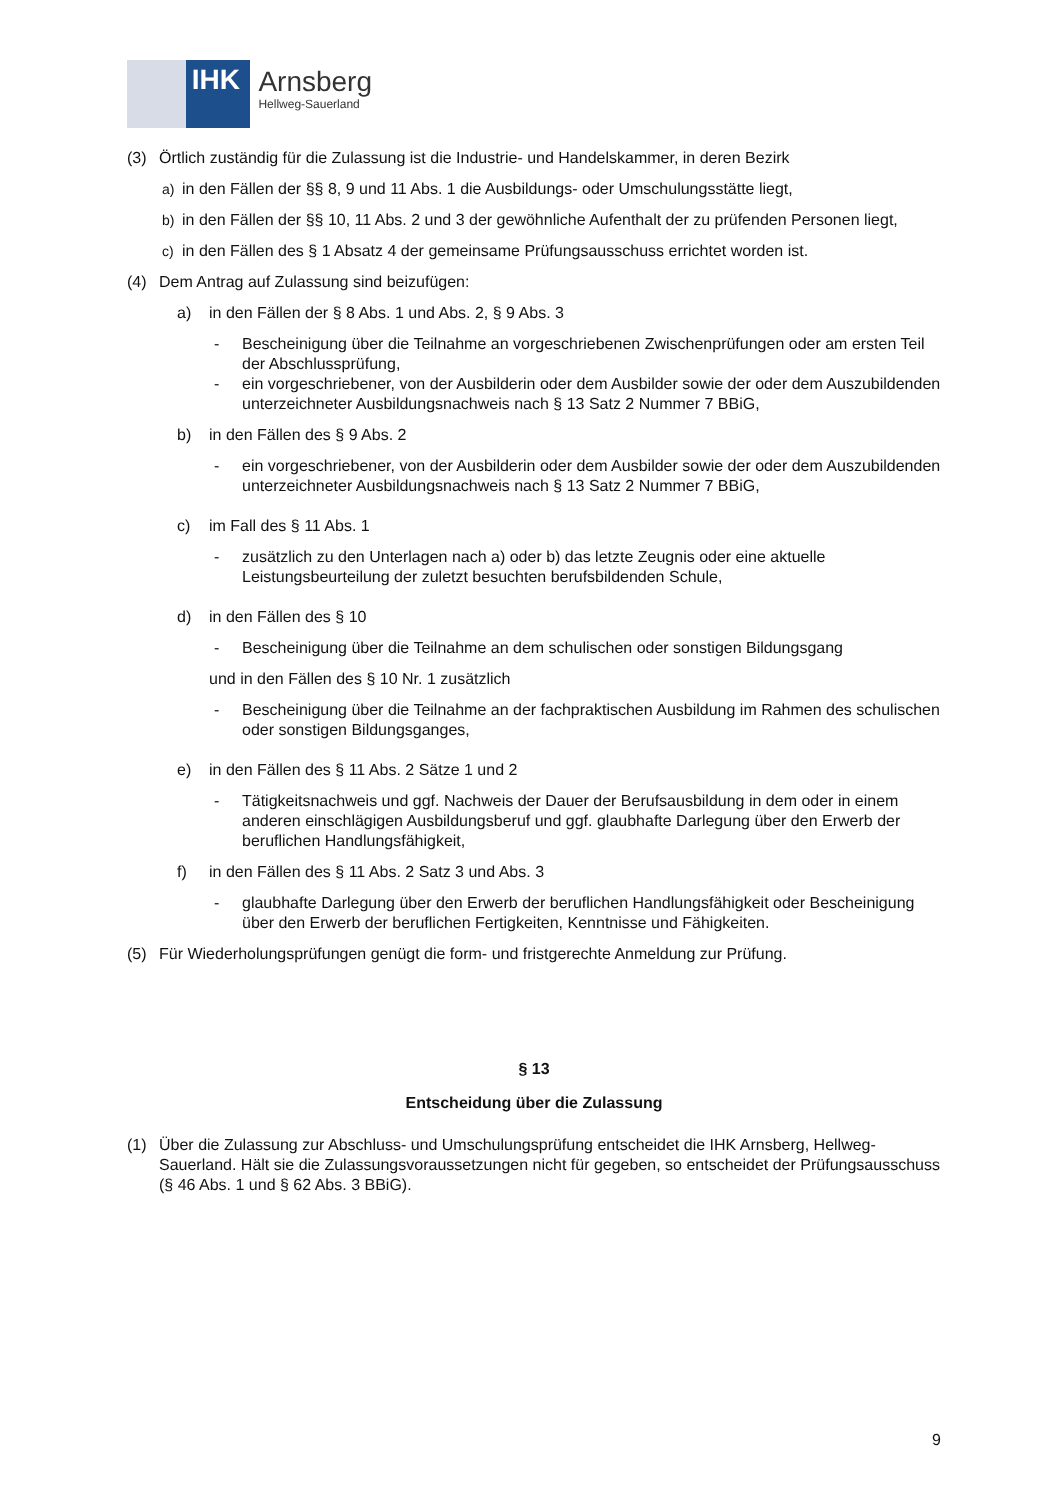IHK
Arnsberg
Hellweg-Sauerland
(3) Örtlich zuständig für die Zulassung ist die Industrie- und Handelskammer, in deren Bezirk
a) in den Fällen der §§ 8, 9 und 11 Abs. 1 die Ausbildungs- oder Umschulungsstätte liegt,
b) in den Fällen der §§ 10, 11 Abs. 2 und 3 der gewöhnliche Aufenthalt der zu prüfenden Personen liegt,
c) in den Fällen des § 1 Absatz 4 der gemeinsame Prüfungsausschuss errichtet worden ist.
(4) Dem Antrag auf Zulassung sind beizufügen:
a) in den Fällen der § 8 Abs. 1 und Abs. 2, § 9 Abs. 3
- Bescheinigung über die Teilnahme an vorgeschriebenen Zwischenprüfungen oder am ersten Teil der Abschlussprüfung,
- ein vorgeschriebener, von der Ausbilderin oder dem Ausbilder sowie der oder dem Auszubildenden unterzeichneter Ausbildungsnachweis nach § 13 Satz 2 Nummer 7 BBiG,
b) in den Fällen des § 9 Abs. 2
- ein vorgeschriebener, von der Ausbilderin oder dem Ausbilder sowie der oder dem Auszubildenden unterzeichneter Ausbildungsnachweis nach § 13 Satz 2 Nummer 7 BBiG,
c) im Fall des § 11 Abs. 1
- zusätzlich zu den Unterlagen nach a) oder b) das letzte Zeugnis oder eine aktuelle Leistungsbeurteilung der zuletzt besuchten berufsbildenden Schule,
d) in den Fällen des § 10
- Bescheinigung über die Teilnahme an dem schulischen oder sonstigen Bildungsgang
und in den Fällen des § 10 Nr. 1 zusätzlich
- Bescheinigung über die Teilnahme an der fachpraktischen Ausbildung im Rahmen des schulischen oder sonstigen Bildungsganges,
e) in den Fällen des § 11 Abs. 2 Sätze 1 und 2
- Tätigkeitsnachweis und ggf. Nachweis der Dauer der Berufsausbildung in dem oder in einem anderen einschlägigen Ausbildungsberuf und ggf. glaubhafte Darlegung über den Erwerb der beruflichen Handlungsfähigkeit,
f) in den Fällen des § 11 Abs. 2 Satz 3 und Abs. 3
- glaubhafte Darlegung über den Erwerb der beruflichen Handlungsfähigkeit oder Bescheinigung über den Erwerb der beruflichen Fertigkeiten, Kenntnisse und Fähigkeiten.
(5) Für Wiederholungsprüfungen genügt die form- und fristgerechte Anmeldung zur Prüfung.
§ 13
Entscheidung über die Zulassung
(1) Über die Zulassung zur Abschluss- und Umschulungsprüfung entscheidet die IHK Arnsberg, Hellweg-Sauerland. Hält sie die Zulassungsvoraussetzungen nicht für gegeben, so entscheidet der Prüfungsausschuss (§ 46 Abs. 1 und § 62 Abs. 3 BBiG).
9